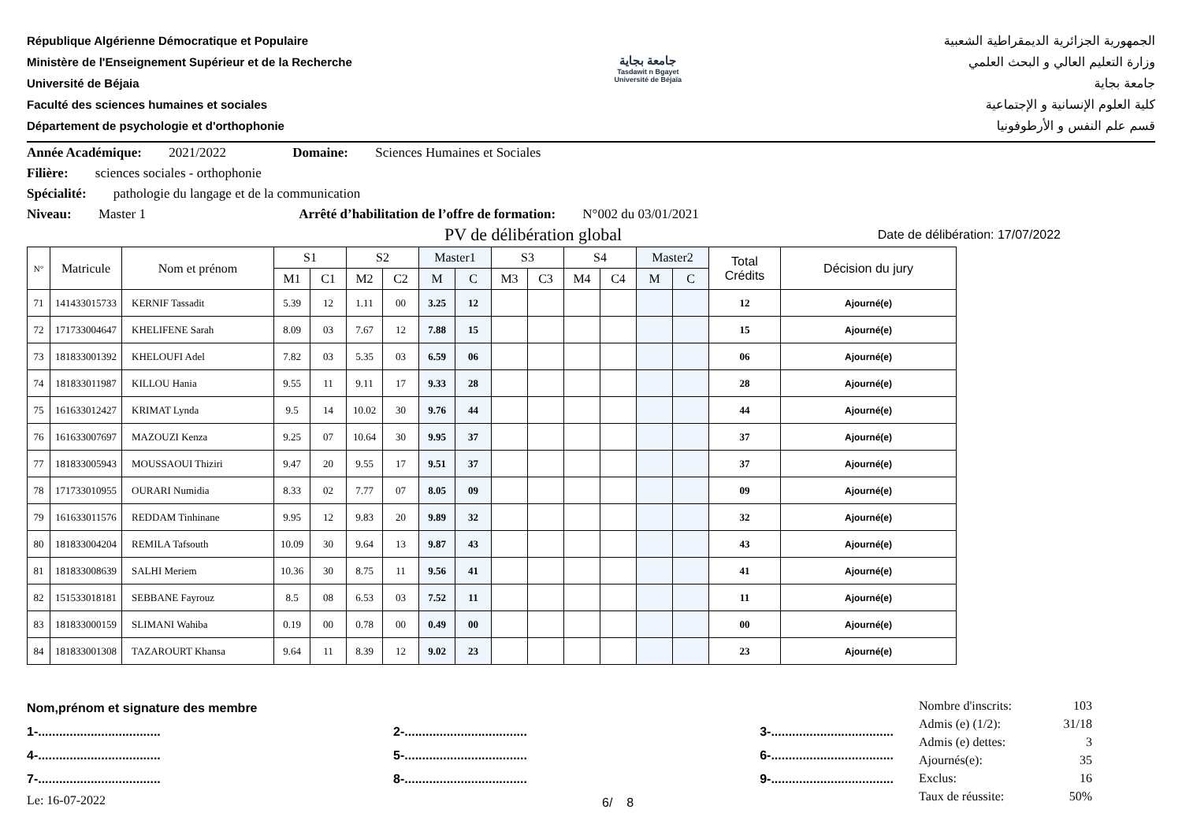République Algérienne Démocratique et Populaire
Ministère de l'Enseignement Supérieur et de la Recherche
Université de Béjaia
Faculté des sciences humaines et sociales
Département de psychologie et d'orthophonie
جامعة بجاية
Tasdawit n Bgayet
Université de Béjaïa
الجمهورية الجزائرية الديمقراطية الشعبية
وزارة التعليم العالي و البحث العلمي
جامعة بجاية
كلية العلوم الإنسانية و الإجتماعية
قسم علم النفس و الأرطوفونيا
Année Académique: 2021/2022 Domaine: Sciences Humaines et Sociales
Filière: sciences sociales - orthophonie
Spécialité: pathologie du langage et de la communication
Niveau: Master 1 Arrêté d’habilitation de l’offre de formation: N°002 du 03/01/2021
PV de délibération global Date de délibération: 17/07/2022
| N° | Matricule | Nom et prénom | S1 | | S2 | | Master1 | | S3 | | S4 | | Master2 | | Total Crédits | Décision du jury |
| --- | --- | --- | --- | --- | --- | --- | --- | --- | --- | --- | --- | --- | --- | --- | --- | --- |
| | | | M1 | C1 | M2 | C2 | M | C | M3 | C3 | M4 | C4 | M | C | | |
| 71 | 141433015733 | KERNIF Tassadit | 5.39 | 12 | 1.11 | 00 | 3.25 | 12 | | | | | | | 12 | Ajourné(e) |
| 72 | 171733004647 | KHELIFENE Sarah | 8.09 | 03 | 7.67 | 12 | 7.88 | 15 | | | | | | | 15 | Ajourné(e) |
| 73 | 181833001392 | KHELOUFI Adel | 7.82 | 03 | 5.35 | 03 | 6.59 | 06 | | | | | | | 06 | Ajourné(e) |
| 74 | 181833011987 | KILLOU Hania | 9.55 | 11 | 9.11 | 17 | 9.33 | 28 | | | | | | | 28 | Ajourné(e) |
| 75 | 161633012427 | KRIMAT Lynda | 9.5 | 14 | 10.02 | 30 | 9.76 | 44 | | | | | | | 44 | Ajourné(e) |
| 76 | 161633007697 | MAZOUZI Kenza | 9.25 | 07 | 10.64 | 30 | 9.95 | 37 | | | | | | | 37 | Ajourné(e) |
| 77 | 181833005943 | MOUSSAOUI Thiziri | 9.47 | 20 | 9.55 | 17 | 9.51 | 37 | | | | | | | 37 | Ajourné(e) |
| 78 | 171733010955 | OURARI Numidia | 8.33 | 02 | 7.77 | 07 | 8.05 | 09 | | | | | | | 09 | Ajourné(e) |
| 79 | 161633011576 | REDDAM Tinhinane | 9.95 | 12 | 9.83 | 20 | 9.89 | 32 | | | | | | | 32 | Ajourné(e) |
| 80 | 181833004204 | REMILA Tafsouth | 10.09 | 30 | 9.64 | 13 | 9.87 | 43 | | | | | | | 43 | Ajourné(e) |
| 81 | 181833008639 | SALHI Meriem | 10.36 | 30 | 8.75 | 11 | 9.56 | 41 | | | | | | | 41 | Ajourné(e) |
| 82 | 151533018181 | SEBBANE Fayrouz | 8.5 | 08 | 6.53 | 03 | 7.52 | 11 | | | | | | | 11 | Ajourné(e) |
| 83 | 181833000159 | SLIMANI Wahiba | 0.19 | 00 | 0.78 | 00 | 0.49 | 00 | | | | | | | 00 | Ajourné(e) |
| 84 | 181833001308 | TAZAROURT Khansa | 9.64 | 11 | 8.39 | 12 | 9.02 | 23 | | | | | | | 23 | Ajourné(e) |
Nom,prénom et signature des membre
1-................................... 2-................................... 3-...................................
4-................................... 5-................................... 6-...................................
7-................................... 8-................................... 9-...................................
Le: 16-07-2022 6/ 8
Nombre d'inscrits: 103
Admis (e) (1/2): 31/18
Admis (e) dettes: 3
Ajournés(e): 35
Exclus: 16
Taux de réussite: 50%